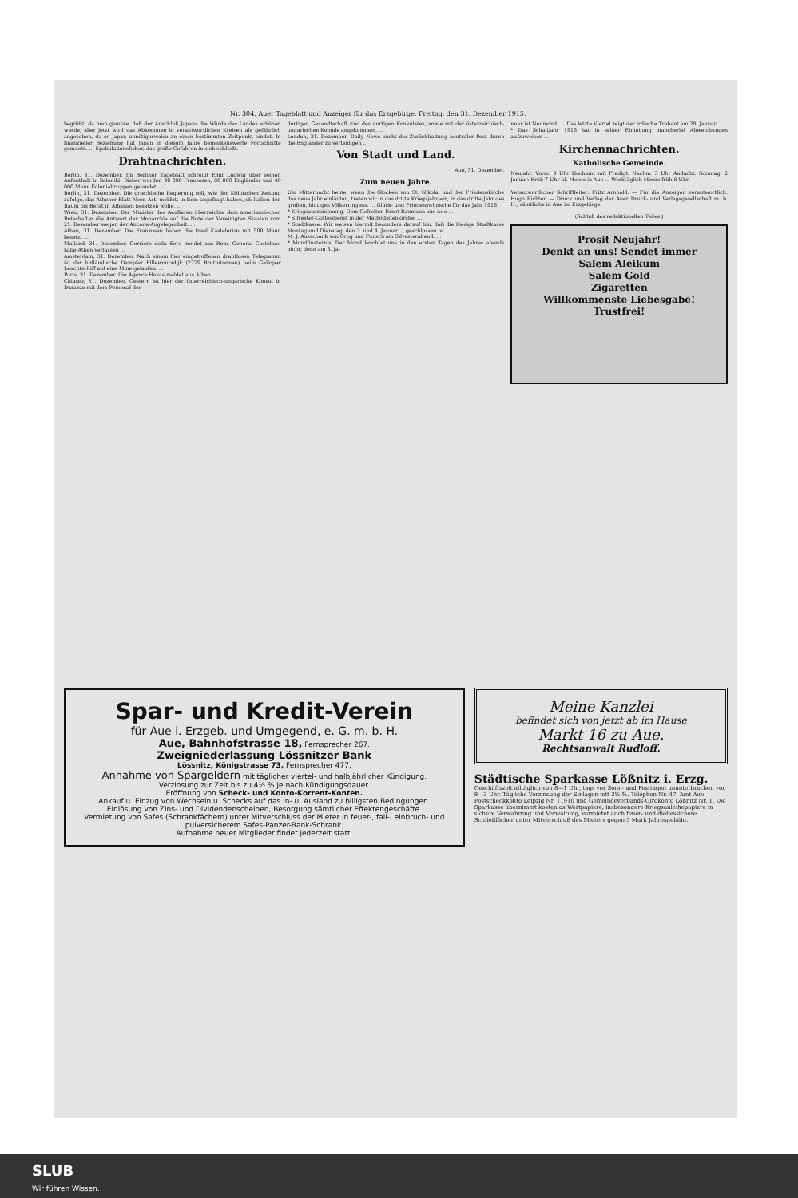Nr. 304. Auer Tageblatt und Anzeiger für das Erzgebirge. Freitag, den 31. Dezember 1915.
begrüßt, da man glaubte, daß der Anschluß Japans die Würde des Landes erhöhen werde; aber jetzt wird das Abkommen in verantwortlichen Kreisen als gefährlich angesehen, da es Japan unnötigerweise an einen bestimmten Zeitpunkt bindet. In finanzieller Beziehung hat Japan in diesem Jahre bemerkenswerte Fortschritte gemacht. ... Spekulationsfieber, das große Gefahren in sich schließt.
Drahtnachrichten.
Berlin, 31. Dezember. Im Berliner Tageblatt schreibt Emil Ludwig über seinen Aufenthalt in Saloniki: Bisher wurden 90 000 Franzosen, 60 000 Engländer und 40 000 Mann Kolonialtruppen gelandet. ...
Berlin, 31. Dezember. Die griechische Regierung soll, wie der Kölnischen Zeitung zufolge, das Athener Blatt Neon Asti meldet, in Rom angefragt haben, ob Italien den Raum bis Berat in Albanien besetzen wolle. ...
Wien, 31. Dezember. Der Minister des Aeußeren überreichte dem amerikanischen Botschafter die Antwort der Monarchie auf die Note der Vereinigten Staaten vom 21. Dezember wegen der Ancona-Angelegenheit. ...
Athen, 31. Dezember. Die Franzosen haben die Insel Kastelorizo mit 500 Mann besetzt ...
Mailand, 31. Dezember. Corriere della Sera meldet aus Rom, General Castelnau habe Athen verlassen ...
Amsterdam, 31. Dezember. Nach einem hier eingetroffenen drahtlosen Telegramm ist der holländische Dampfer Eillewoutsdijk (2229 Bruttotonnen) beim Galloper Leuchtschiff auf eine Mine gelaufen. ...
Paris, 31. Dezember. Die Agence Havas meldet aus Athen ...
Chiasso, 31. Dezember. Gestern ist hier der österreichisch-ungarische Konsul in Durazzo mit dem Personal der
dortigen Gesandtschaft und des dortigen Konsulates, sowie mit der österreichisch-ungarischen Kolonie angekommen. ...
London, 31. Dezember. Daily News sucht die Zurückhaltung neutraler Post durch die Engländer zu verteidigen ...
Von Stadt und Land.
Aue, 31. Dezember.
Zum neuen Jahre.
Um Mitternacht heute, wenn die Glocken von St. Nikolai und der Friedenskirche das neue Jahr einläuten, treten wir in das dritte Kriegsjahr ein, in das dritte Jahr des großen, blutigen Völkerringens. ... Glück- und Friedenswünsche für das Jahr 1916!
* Kriegsauszeichnung. Dem Gefreiten Ernst Baumann aus Aue ...
* Silvester-Gottesdienst in der Methodistenkirche. ...
* Stadtkasse. Wir weisen hiermit besonders darauf hin, daß die hiesige Stadtkasse Montag und Dienstag, den 3. und 4. Januar ... geschlossen ist.
M. J. Ausschank von Grog und Punsch am Silvesterabend. ...
* Mondfinsternis. Der Mond leuchtet uns in den ersten Tagen des Jahres abends nicht; denn am 5. Ja-
nuar ist Neumond. ... Das letzte Viertel zeigt der irdische Trabant am 28. Januar.
* Das Schaltjahr 1916 hat in seiner Einteilung mancherlei Abweichungen aufzuweisen ...
Kirchennachrichten.
Katholische Gemeinde.
Neujahr. Vorm. 9 Uhr Hochamt mit Predigt. Nachm. 3 Uhr Andacht. Sonntag, 2 Januar: Früh 7 Uhr hl. Messe in Aue ... Werktäglich Messe früh 8 Uhr.
Verantwortlicher Schriftleiter: Fritz Arnhold. — Für die Anzeigen verantwortlich: Hugo Richter. — Druck und Verlag der Auer Druck- und Verlagsgesellschaft m. b. H., sämtliche in Aue im Erzgebirge.
(Schluß des redaktionellen Teiles.)
Prosit Neujahr!
Denkt an uns! Sendet immer
Salem Aleikum
Salem Gold
Zigaretten
Willkommenste Liebesgabe!
Trustfrei!
Spar- und Kredit-Verein
für Aue i. Erzgeb. und Umgegend, e. G. m. b. H.
Aue, Bahnhofstrasse 18, Fernsprecher 267.
Zweigniederlassung Lössnitzer Bank
Lössnitz, Königstrasse 73, Fernsprecher 477.
Annahme von Spargeldern mit täglicher viertel- und halbjährlicher Kündigung.
Verzinsung zur Zeit bis zu 4½ % je nach Kündigungsdauer.
Eröffnung von Scheck- und Konto-Korrent-Konten.
Ankauf u. Einzug von Wechseln u. Schecks auf das In- u. Ausland zu billigsten Bedingungen.
Einlösung von Zins- und Dividendenscheinen, Besorgung sämtlicher Effektengeschäfte.
Vermietung von Safes (Schrankfächern) unter Mitverschluss der Mieter in feuer-, fall-, einbruch- und pulversicherem Safes-Panzer-Bank-Schrank.
Aufnahme neuer Mitglieder findet jederzeit statt.
Meine Kanzlei
befindet sich von jetzt ab im Hause
Markt 16 zu Aue.
Rechtsanwalt Rudloff.
Städtische Sparkasse Lößnitz i. Erzg.
Geschäftszeit alltäglich von 8—1 Uhr, tags vor Sonn- und Festtagen ununterbrochen von 8—3 Uhr. Tägliche Verzinsung der Einlagen mit 3½ %. Telephon Nr. 47, Amt Aue. Postscheckkonto Leipzig Nr. 11910 und Gemeindeverbands-Girokonto Lößnitz Nr. 1. Die Sparkasse übernimmt kostenlos Wertpapiere, insbesondere Kriegsanleihepapiere in sichere Verwahrung und Verwaltung, vermietet auch feuer- und diebessichere Schließfächer unter Mitverschluß des Mieters gegen 3 Mark Jahresgebühr.
SLUB
Wir führen Wissen.